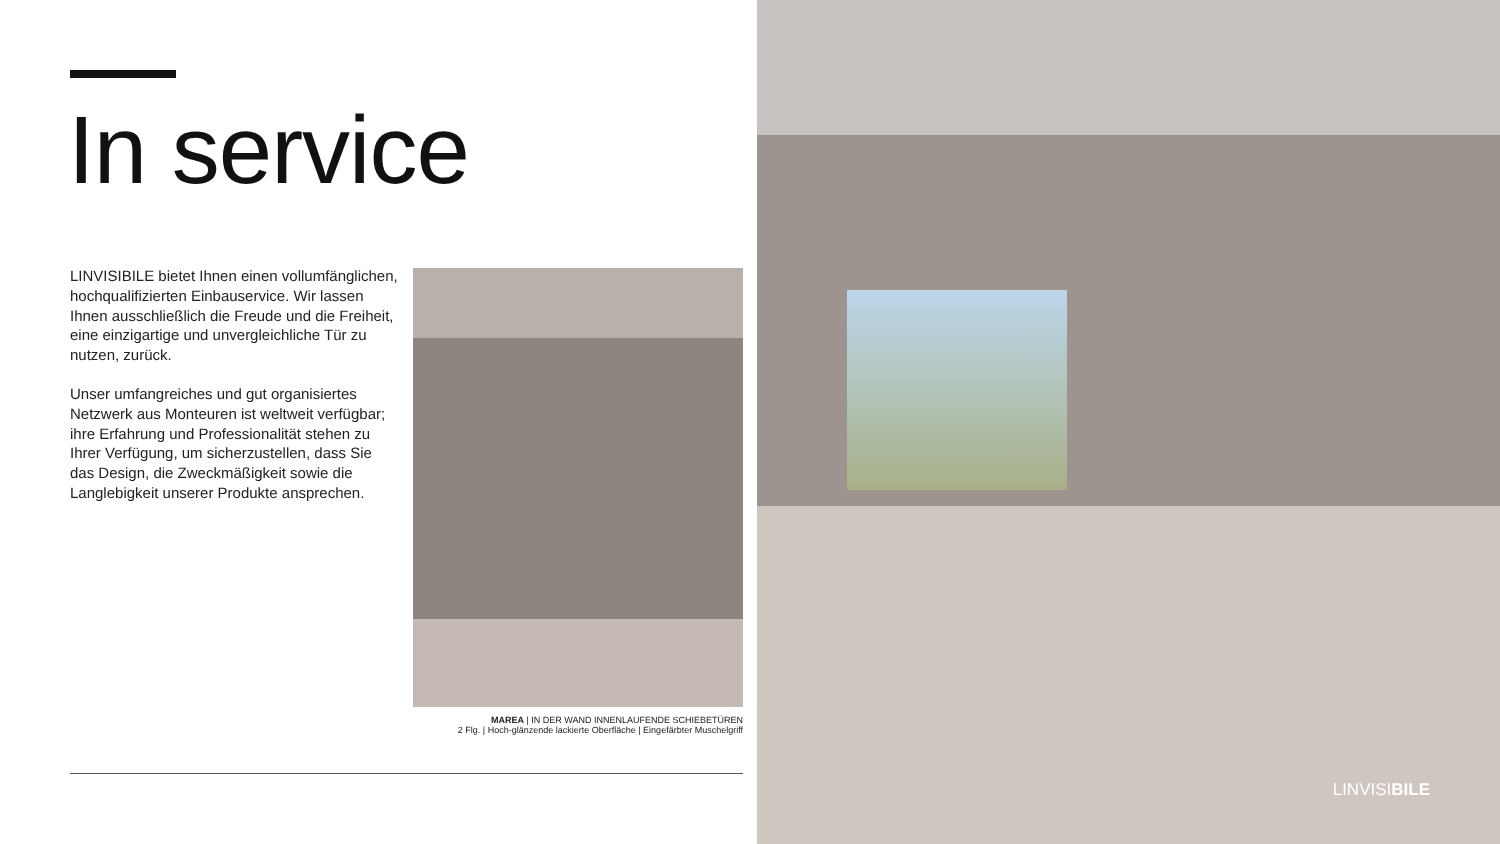In service
LINVISIBILE bietet Ihnen einen vollumfänglichen, hochqualifizierten Einbauservice. Wir lassen Ihnen ausschließlich die Freude und die Freiheit, eine einzigartige und unvergleichliche Tür zu nutzen, zurück.
Unser umfangreiches und gut organisiertes Netzwerk aus Monteuren ist weltweit verfügbar; ihre Erfahrung und Professionalität stehen zu Ihrer Verfügung, um sicherzustellen, dass Sie das Design, die Zweckmäßigkeit sowie die Langlebigkeit unserer Produkte ansprechen.
MAREA | IN DER WAND INNENLAUFENDE SCHIEBETÜREN
2 Flg. | Hoch-glänzende lackierte Oberfläche | Eingefärbter Muschelgriff
LINVISIBILE